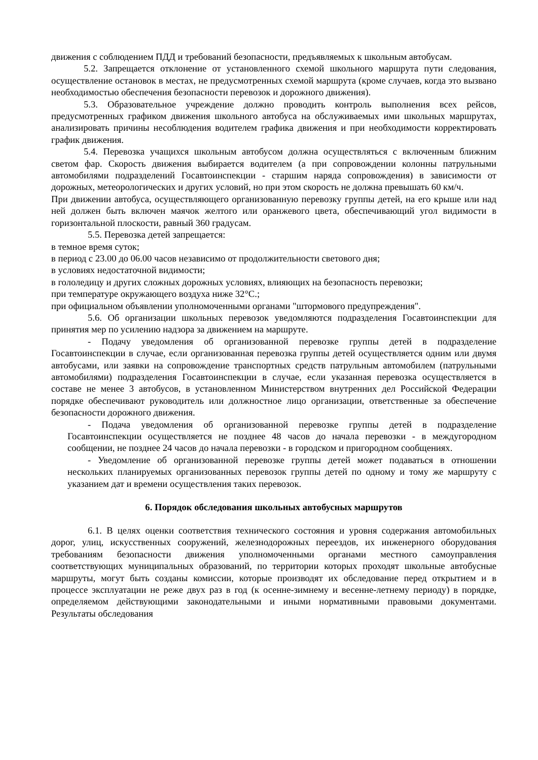движения с соблюдением ПДД и требований безопасности, предъявляемых к школьным автобусам.
5.2. Запрещается отклонение от установленного схемой школьного маршрута пути следования, осуществление остановок в местах, не предусмотренных схемой маршрута (кроме случаев, когда это вызвано необходимостью обеспечения безопасности перевозок и дорожного движения).
5.3. Образовательное учреждение должно проводить контроль выполнения всех рейсов, предусмотренных графиком движения школьного автобуса на обслуживаемых ими школьных маршрутах, анализировать причины несоблюдения водителем графика движения и при необходимости корректировать график движения.
5.4. Перевозка учащихся школьным автобусом должна осуществляться с включенным ближним светом фар. Скорость движения выбирается водителем (а при сопровождении колонны патрульными автомобилями подразделений Госавтоинспекции - старшим наряда сопровождения) в зависимости от дорожных, метеорологических и других условий, но при этом скорость не должна превышать 60 км/ч.
При движении автобуса, осуществляющего организованную перевозку группы детей, на его крыше или над ней должен быть включен маячок желтого или оранжевого цвета, обеспечивающий угол видимости в горизонтальной плоскости, равный 360 градусам.
5.5. Перевозка детей запрещается:
в темное время суток;
в период с 23.00 до 06.00 часов независимо от продолжительности светового дня;
в условиях недостаточной видимости;
в гололедицу и других сложных дорожных условиях, влияющих на безопасность перевозки;
при температуре окружающего воздуха ниже 32°С.;
при официальном объявлении уполномоченными органами "штормового предупреждения".
5.6. Об организации школьных перевозок уведомляются подразделения Госавтоинспекции для принятия мер по усилению надзора за движением на маршруте.
- Подачу уведомления об организованной перевозке группы детей в подразделение Госавтоинспекции в случае, если организованная перевозка группы детей осуществляется одним или двумя автобусами, или заявки на сопровождение транспортных средств патрульным автомобилем (патрульными автомобилями) подразделения Госавтоинспекции в случае, если указанная перевозка осуществляется в составе не менее 3 автобусов, в установленном Министерством внутренних дел Российской Федерации порядке обеспечивают руководитель или должностное лицо организации, ответственные за обеспечение безопасности дорожного движения.
- Подача уведомления об организованной перевозке группы детей в подразделение Госавтоинспекции осуществляется не позднее 48 часов до начала перевозки - в междугородном сообщении, не позднее 24 часов до начала перевозки - в городском и пригородном сообщениях.
- Уведомление об организованной перевозке группы детей может подаваться в отношении нескольких планируемых организованных перевозок группы детей по одному и тому же маршруту с указанием дат и времени осуществления таких перевозок.
6. Порядок обследования школьных автобусных маршрутов
6.1. В целях оценки соответствия технического состояния и уровня содержания автомобильных дорог, улиц, искусственных сооружений, железнодорожных переездов, их инженерного оборудования требованиям безопасности движения уполномоченными органами местного самоуправления соответствующих муниципальных образований, по территории которых проходят школьные автобусные маршруты, могут быть созданы комиссии, которые производят их обследование перед открытием и в процессе эксплуатации не реже двух раз в год (к осенне-зимнему и весенне-летнему периоду) в порядке, определяемом действующими законодательными и иными нормативными правовыми документами. Результаты обследования